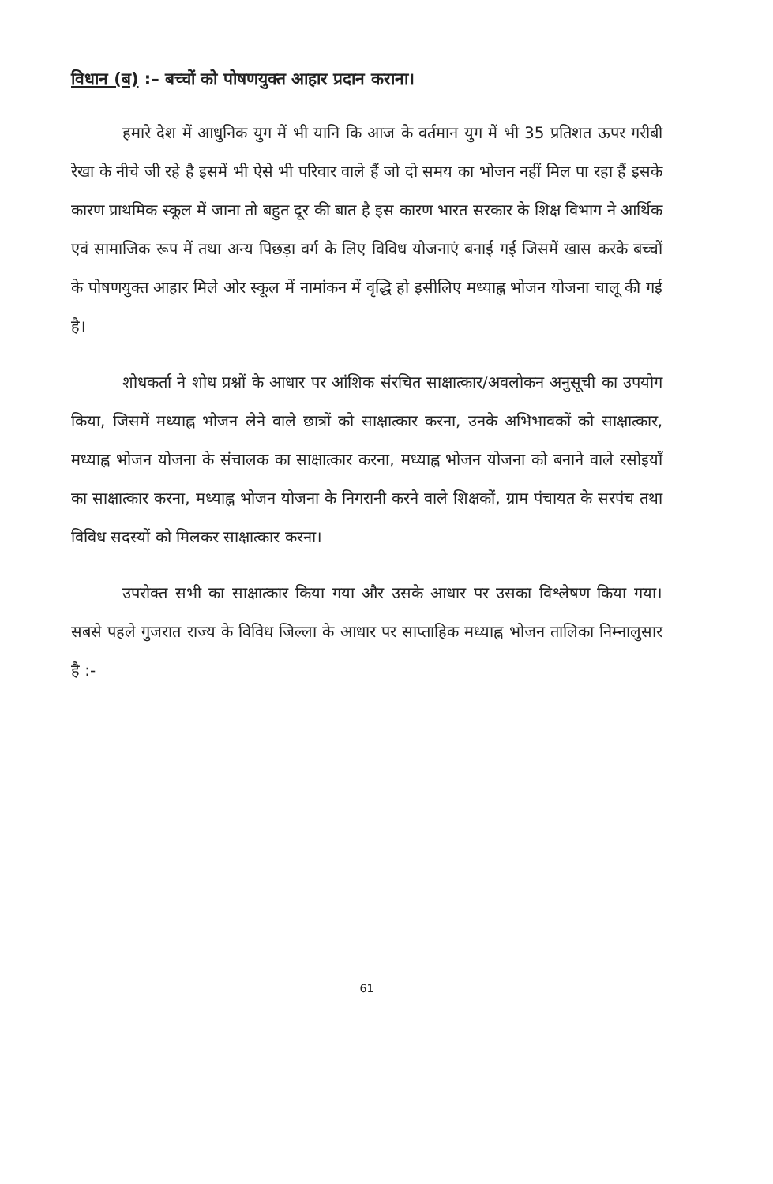विधान (ब) :– बच्चों को पोषणयुक्त आहार प्रदान कराना।
हमारे देश में आधुनिक युग में भी यानि कि आज के वर्तमान युग में भी 35 प्रतिशत ऊपर गरीबी रेखा के नीचे जी रहे है इसमें भी ऐसे भी परिवार वाले हैं जो दो समय का भोजन नहीं मिल पा रहा हैं इसके कारण प्राथमिक स्कूल में जाना तो बहुत दूर की बात है इस कारण भारत सरकार के शिक्ष विभाग ने आर्थिक एवं सामाजिक रूप में तथा अन्य पिछड़ा वर्ग के लिए विविध योजनाएं बनाई गई जिसमें खास करके बच्चों के पोषणयुक्त आहार मिले ओर स्कूल में नामांकन में वृद्धि हो इसीलिए मध्याह्न भोजन योजना चालू की गई है।
शोधकर्ता ने शोध प्रश्नों के आधार पर आंशिक संरचित साक्षात्कार/अवलोकन अनुसूची का उपयोग किया, जिसमें मध्याह्न भोजन लेने वाले छात्रों को साक्षात्कार करना, उनके अभिभावकों को साक्षात्कार, मध्याह्न भोजन योजना के संचालक का साक्षात्कार करना, मध्याह्न भोजन योजना को बनाने वाले रसोइयाँ का साक्षात्कार करना, मध्याह्न भोजन योजना के निगरानी करने वाले शिक्षकों, ग्राम पंचायत के सरपंच तथा विविध सदस्यों को मिलकर साक्षात्कार करना।
उपरोक्त सभी का साक्षात्कार किया गया और उसके आधार पर उसका विश्लेषण किया गया। सबसे पहले गुजरात राज्य के विविध जिल्ला के आधार पर साप्ताहिक मध्याह्न भोजन तालिका निम्नालुसार है :-
61